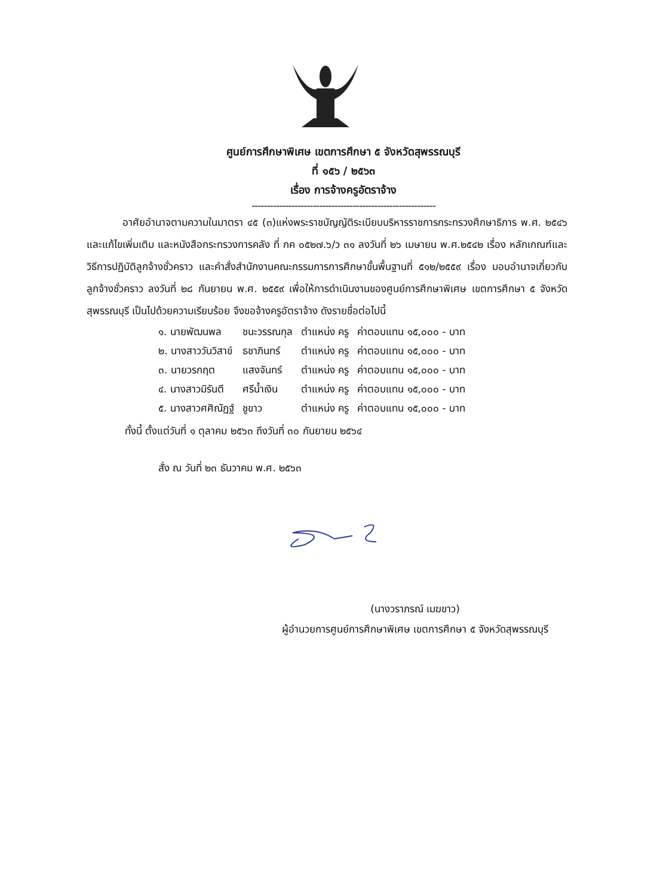ศูนย์การศึกษาพิเศษ เขตการศึกษา ๕ จังหวัดสุพรรณบุรี
ที่ ๑๕๖ / ๒๕๖๓
เรื่อง การจ้างครูอัตราจ้าง
------------------------------------------------------------
อาศัยอำนาจตามความในมาตรา ๔๕ (๓)แห่งพระราชบัญญัติระเบียบบริหารราชการกระทรวงศึกษาธิการ พ.ศ. ๒๕๔๖ และแก้ไขเพิ่มเติม และหนังสือกระทรวงการคลัง ที่ กค ๐๕๒๗.๖/ว ๓๑ ลงวันที่ ๒๖ เมษายน พ.ศ.๒๕๔๒ เรื่อง หลักเกณฑ์และวิธีการปฏิบัติลูกจ้างชั่วคราว และคำสั่งสำนักงานคณะกรรมการการศึกษาขั้นพื้นฐานที่ ๕๑๒/๒๕๕๙ เรื่อง มอบอำนาจเกี่ยวกับลูกจ้างชั่วคราว ลงวันที่ ๒๘ กันยายน พ.ศ. ๒๕๕๙ เพื่อให้การดำเนินงานของศูนย์การศึกษาพิเศษ เขตการศึกษา ๕ จังหวัดสุพรรณบุรี เป็นไปด้วยความเรียบร้อย จึงขอจ้างครูอัตราจ้าง ดังรายชื่อต่อไปนี้
| ๑. นายพัฒนพล | ชนะวรรณกุล | ตำแหน่ง ครู | ค่าตอบแทน ๑๕,๐๐๐ - บาท |
| ๒. นางสาววันวิสาข์ | ธชาภินทร์ | ตำแหน่ง ครู | ค่าตอบแทน ๑๕,๐๐๐ - บาท |
| ๓. นายวรกฤต | แสงจันทร์ | ตำแหน่ง ครู | ค่าตอบแทน ๑๕,๐๐๐ - บาท |
| ๔. นางสาวมิรันตี | ศรีน้ำเงิน | ตำแหน่ง ครู | ค่าตอบแทน ๑๕,๐๐๐ - บาท |
| ๕. นางสาวศศิณัฏฐ์ | ชูขาว | ตำแหน่ง ครู | ค่าตอบแทน ๑๕,๐๐๐ - บาท |
ทั้งนี้ ตั้งแต่วันที่ ๑ ตุลาคม ๒๕๖๓ ถึงวันที่ ๓๐ กันยายน ๒๕๖๔
สั่ง ณ วันที่ ๒๓ ธันวาคม พ.ศ. ๒๕๖๓
(นางวราภรณ์ เมฆขาว)
ผู้อำนวยการศูนย์การศึกษาพิเศษ เขตการศึกษา ๕ จังหวัดสุพรรณบุรี